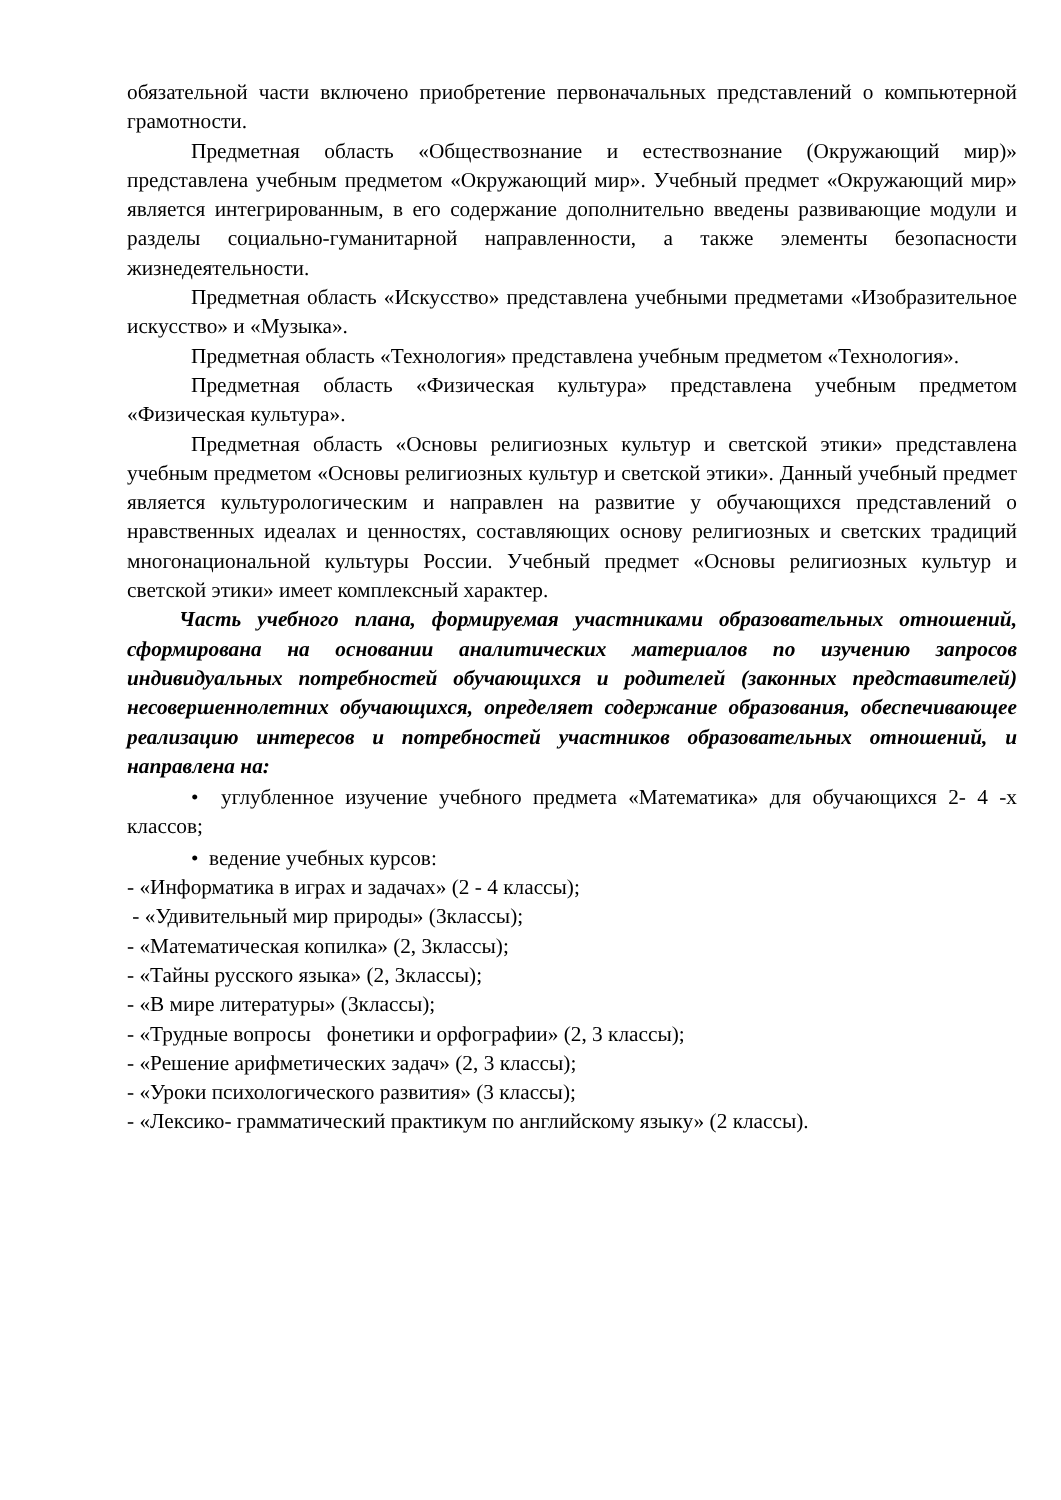обязательной части включено приобретение первоначальных представлений о компьютерной грамотности.
Предметная область «Обществознание и естествознание (Окружающий мир)» представлена учебным предметом «Окружающий мир». Учебный предмет «Окружающий мир» является интегрированным, в его содержание дополнительно введены развивающие модули и разделы социально-гуманитарной направленности, а также элементы безопасности жизнедеятельности.
Предметная область «Искусство» представлена учебными предметами «Изобразительное искусство» и «Музыка».
Предметная область «Технология» представлена учебным предметом «Технология».
Предметная область «Физическая культура» представлена учебным предметом «Физическая культура».
Предметная область «Основы религиозных культур и светской этики» представлена учебным предметом «Основы религиозных культур и светской этики». Данный учебный предмет является культурологическим и направлен на развитие у обучающихся представлений о нравственных идеалах и ценностях, составляющих основу религиозных и светских традиций многонациональной культуры России. Учебный предмет «Основы религиозных культур и светской этики» имеет комплексный характер.
Часть учебного плана, формируемая участниками образовательных отношений, сформирована на основании аналитических материалов по изучению запросов индивидуальных потребностей обучающихся и родителей (законных представителей) несовершеннолетних обучающихся, определяет содержание образования, обеспечивающее реализацию интересов и потребностей участников образовательных отношений, и направлена на:
• углубленное изучение учебного предмета «Математика» для обучающихся 2- 4 -х классов;
• ведение учебных курсов:
- «Информатика в играх и задачах» (2 - 4 классы);
- «Удивительный мир природы» (3классы);
- «Математическая копилка» (2, 3классы);
- «Тайны русского языка» (2, 3классы);
- «В мире литературы» (3классы);
- «Трудные вопросы фонетики и орфографии» (2, 3 классы);
- «Решение арифметических задач» (2, 3 классы);
- «Уроки психологического развития» (3 классы);
- «Лексико- грамматический практикум по английскому языку» (2 классы).